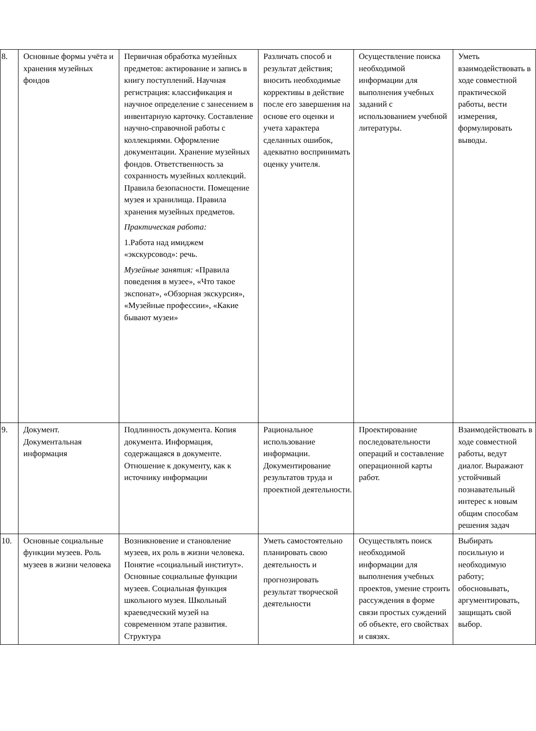| 8. | Основные формы учёта и хранения музейных фондов | Первичная обработка музейных предметов: актирование и запись в книгу поступлений. Научная регистрация: классификация и научное определение с занесением в инвентарную карточку. Составление научно-справочной работы с коллекциями. Оформление документации. Хранение музейных фондов. Ответственность за сохранность музейных коллекций. Правила безопасности. Помещение музея и хранилища. Правила хранения музейных предметов. Практическая работа: 1.Работа над имиджем «экскурсовод»: речь. Музейные занятия: «Правила поведения в музее», «Что такое экспонат», «Обзорная экскурсия», «Музейные профессии», «Какие бывают музеи» | Различать способ и результат действия; вносить необходимые коррективы в действие после его завершения на основе его оценки и учета характера сделанных ошибок, адекватно воспринимать оценку учителя. | Осуществление поиска необходимой информации для выполнения учебных заданий с использованием учебной литературы. | Уметь взаимодействовать в ходе совместной практической работы, вести измерения, формулировать выводы. |
| 9. | Документ. Документальная информация | Подлинность документа. Копия документа. Информация, содержащаяся в документе. Отношение к документу, как к источнику информации | Рациональное использование информации. Документирование результатов труда и проектной деятельности. | Проектирование последовательности операций и составление операционной карты работ. | Взаимодействовать в ходе совместной работы, ведут диалог. Выражают устойчивый познавательный интерес к новым общим способам решения задач |
| 10. | Основные социальные функции музеев. Роль музеев в жизни человека | Возникновение и становление музеев, их роль в жизни человека. Понятие «социальный институт». Основные социальные функции музеев. Социальная функция школьного музея. Школьный краеведческий музей на современном этапе развития. Структура | Уметь самостоятельно планировать свою деятельность и прогнозировать результат творческой деятельности | Осуществлять поиск необходимой информации для выполнения учебных проектов, умение строить рассуждения в форме связи простых суждений об объекте, его свойствах и связях. | Выбирать посильную и необходимую работу; обосновывать, аргументировать, защищать свой выбор. |